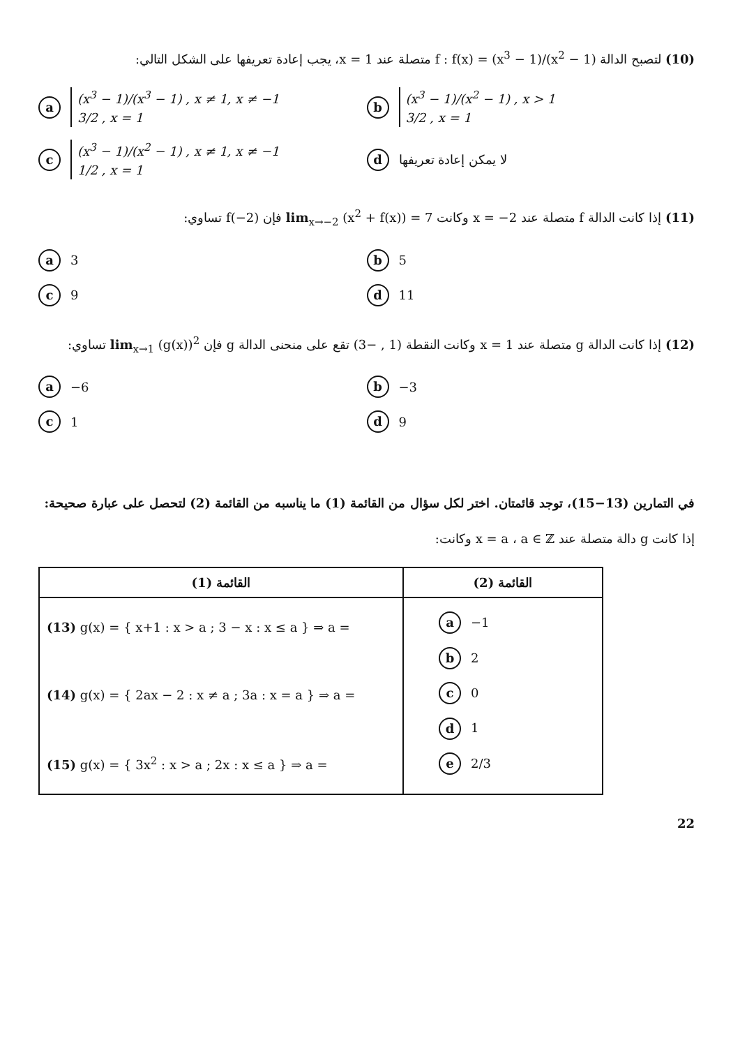(10) لتصبح الدالة f : f(x) = (x<sup>3</sup> − 1)/(x<sup>2</sup> − 1) متصلة عند x = 1، يجب إعادة تعريفها على الشكل التالي:
a
(x<sup>3</sup> − 1)/(x<sup>3</sup> − 1) , x ≠ 1, x ≠ −1
3/2 , x = 1
b
(x<sup>3</sup> − 1)/(x<sup>2</sup> − 1) , x > 1
3/2 , x = 1
c
(x<sup>3</sup> − 1)/(x<sup>2</sup> − 1) , x ≠ 1, x ≠ −1
1/2 , x = 1
d لا يمكن إعادة تعريفها
(11) إذا كانت الدالة f متصلة عند x = −2 وكانت lim<sub>x→−2</sub> (x<sup>2</sup> + f(x)) = 7 فإن f(−2) تساوي:
a 3
b 5
c 9
d 11
(12) إذا كانت الدالة g متصلة عند x = 1 وكانت النقطة (1 , −3) تقع على منحنى الدالة g فإن lim<sub>x→1</sub> (g(x))<sup>2</sup> تساوي:
a −6
b −3
c 1
d 9
في التمارين (13−15)، توجد قائمتان. اختر لكل سؤال من القائمة (1) ما يناسبه من القائمة (2) لتحصل على عبارة صحيحة:
إذا كانت g دالة متصلة عند x = a ، a ∈ ℤ وكانت:
| القائمة (1) | القائمة (2) |
| --- | --- |
| (13) g(x) = { x+1 : x > a ; 3 − x : x ≤ a } ⇒ a = (14) g(x) = { 2ax − 2 : x ≠ a ; 3a : x = a } ⇒ a = (15) g(x) = { 3x<sup>2</sup> : x > a ; 2x : x ≤ a } ⇒ a = | a −1 b 2 c 0 d 1 e 2/3 |
22